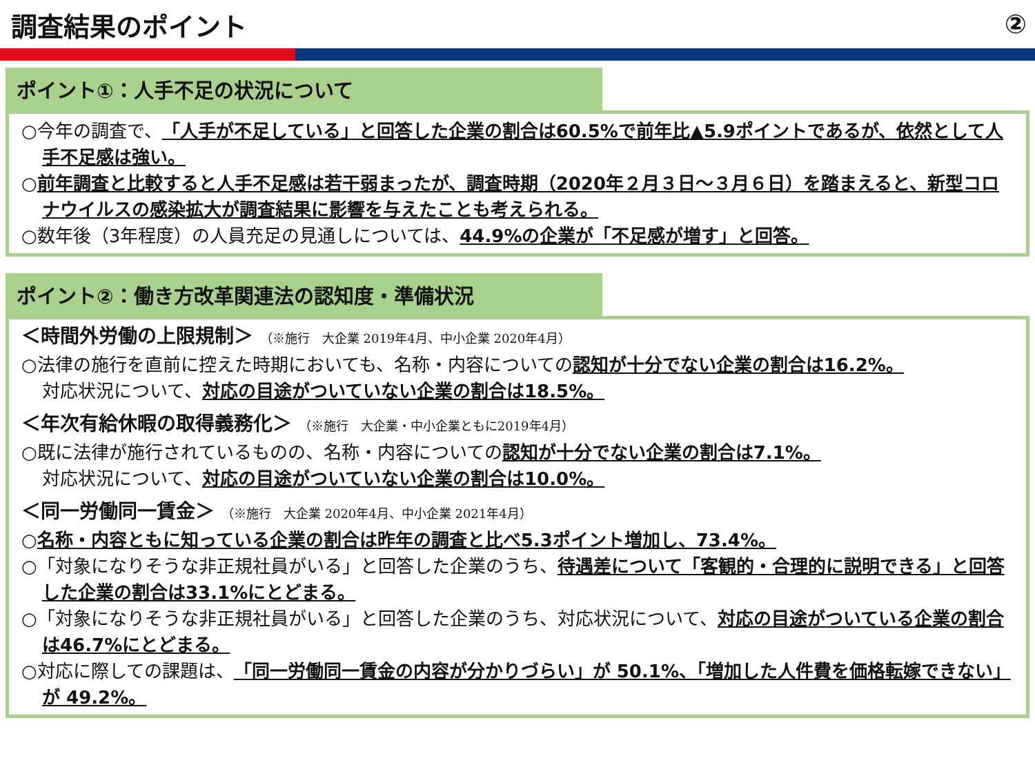調査結果のポイント ②
ポイント①：人手不足の状況について
○今年の調査で、「人手が不足している」と回答した企業の割合は60.5%で前年比▲5.9ポイントであるが、依然として人手不足感は強い。
○前年調査と比較すると人手不足感は若干弱まったが、調査時期（2020年２月３日～３月６日）を踏まえると、新型コロナウイルスの感染拡大が調査結果に影響を与えたことも考えられる。
○数年後（3年程度）の人員充足の見通しについては、44.9%の企業が「不足感が増す」と回答。
ポイント②：働き方改革関連法の認知度・準備状況
＜時間外労働の上限規制＞ （※施行　大企業 2019年4月、中小企業 2020年4月）
○法律の施行を直前に控えた時期においても、名称・内容についての認知が十分でない企業の割合は16.2%。
対応状況について、対応の目途がついていない企業の割合は18.5%。
＜年次有給休暇の取得義務化＞ （※施行　大企業・中小企業ともに2019年4月）
○既に法律が施行されているものの、名称・内容についての認知が十分でない企業の割合は7.1%。
対応状況について、対応の目途がついていない企業の割合は10.0%。
＜同一労働同一賃金＞ （※施行　大企業 2020年4月、中小企業 2021年4月）
○名称・内容ともに知っている企業の割合は昨年の調査と比べ5.3ポイント増加し、73.4%。
○「対象になりそうな非正規社員がいる」と回答した企業のうち、待遇差について「客観的・合理的に説明できる」と回答した企業の割合は33.1%にとどまる。
○「対象になりそうな非正規社員がいる」と回答した企業のうち、対応状況について、対応の目途がついている企業の割合は46.7%にとどまる。
○対応に際しての課題は、「同一労働同一賃金の内容が分かりづらい」が 50.1%、「増加した人件費を価格転嫁できない」が 49.2%。